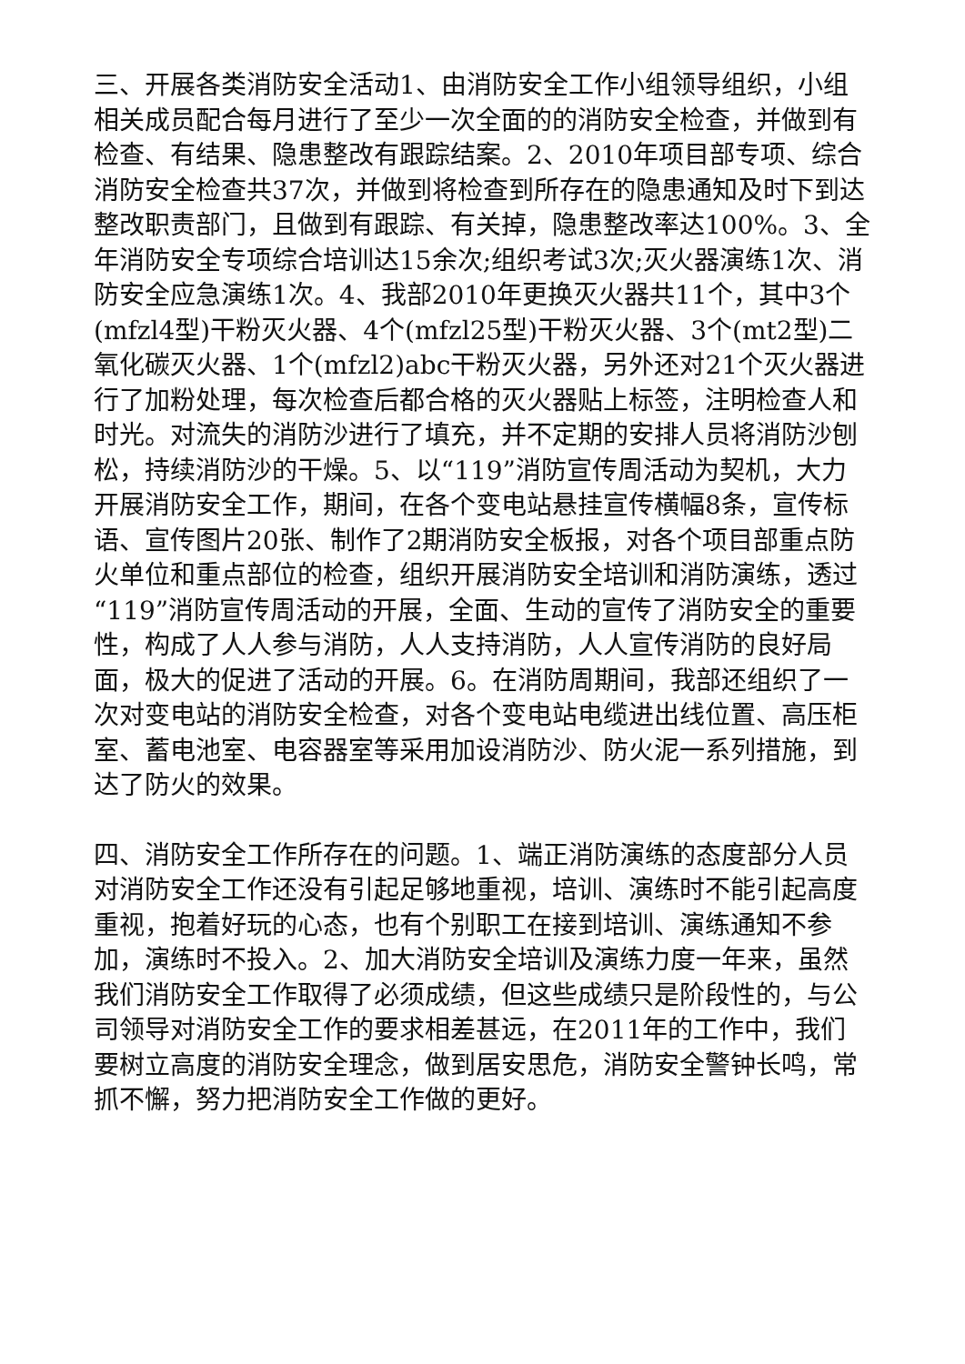三、开展各类消防安全活动1、由消防安全工作小组领导组织，小组相关成员配合每月进行了至少一次全面的的消防安全检查，并做到有检查、有结果、隐患整改有跟踪结案。2、2010年项目部专项、综合消防安全检查共37次，并做到将检查到所存在的隐患通知及时下到达整改职责部门，且做到有跟踪、有关掉，隐患整改率达100%。3、全年消防安全专项综合培训达15余次;组织考试3次;灭火器演练1次、消防安全应急演练1次。4、我部2010年更换灭火器共11个，其中3个(mfzl4型)干粉灭火器、4个(mfzl25型)干粉灭火器、3个(mt2型)二氧化碳灭火器、1个(mfzl2)abc干粉灭火器，另外还对21个灭火器进行了加粉处理，每次检查后都合格的灭火器贴上标签，注明检查人和时光。对流失的消防沙进行了填充，并不定期的安排人员将消防沙刨松，持续消防沙的干燥。5、以“119”消防宣传周活动为契机，大力开展消防安全工作，期间，在各个变电站悬挂宣传横幅8条，宣传标语、宣传图片20张、制作了2期消防安全板报，对各个项目部重点防火单位和重点部位的检查，组织开展消防安全培训和消防演练，透过“119”消防宣传周活动的开展，全面、生动的宣传了消防安全的重要性，构成了人人参与消防，人人支持消防，人人宣传消防的良好局面，极大的促进了活动的开展。6。在消防周期间，我部还组织了一次对变电站的消防安全检查，对各个变电站电缆进出线位置、高压柜室、蓄电池室、电容器室等采用加设消防沙、防火泥一系列措施，到达了防火的效果。
四、消防安全工作所存在的问题。1、端正消防演练的态度部分人员对消防安全工作还没有引起足够地重视，培训、演练时不能引起高度重视，抱着好玩的心态，也有个别职工在接到培训、演练通知不参加，演练时不投入。2、加大消防安全培训及演练力度一年来，虽然我们消防安全工作取得了必须成绩，但这些成绩只是阶段性的，与公司领导对消防安全工作的要求相差甚远，在2011年的工作中，我们要树立高度的消防安全理念，做到居安思危，消防安全警钟长鸣，常抓不懈，努力把消防安全工作做的更好。